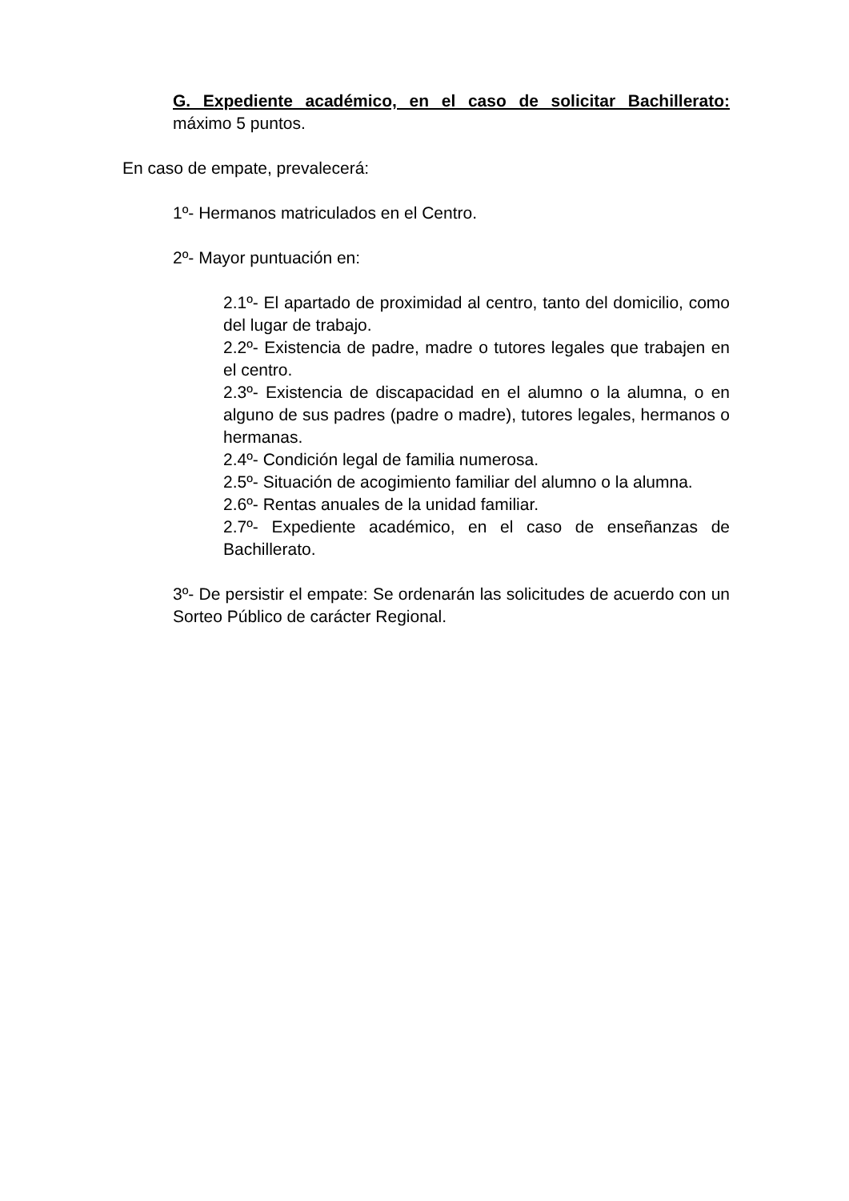G. Expediente académico, en el caso de solicitar Bachillerato: máximo 5 puntos.
En caso de empate, prevalecerá:
1º- Hermanos matriculados en el Centro.
2º- Mayor puntuación en:
2.1º- El apartado de proximidad al centro, tanto del domicilio, como del lugar de trabajo.
2.2º- Existencia de padre, madre o tutores legales que trabajen en el centro.
2.3º- Existencia de discapacidad en el alumno o la alumna, o en alguno de sus padres (padre o madre), tutores legales, hermanos o hermanas.
2.4º- Condición legal de familia numerosa.
2.5º- Situación de acogimiento familiar del alumno o la alumna.
2.6º- Rentas anuales de la unidad familiar.
2.7º- Expediente académico, en el caso de enseñanzas de Bachillerato.
3º- De persistir el empate: Se ordenarán las solicitudes de acuerdo con un Sorteo Público de carácter Regional.